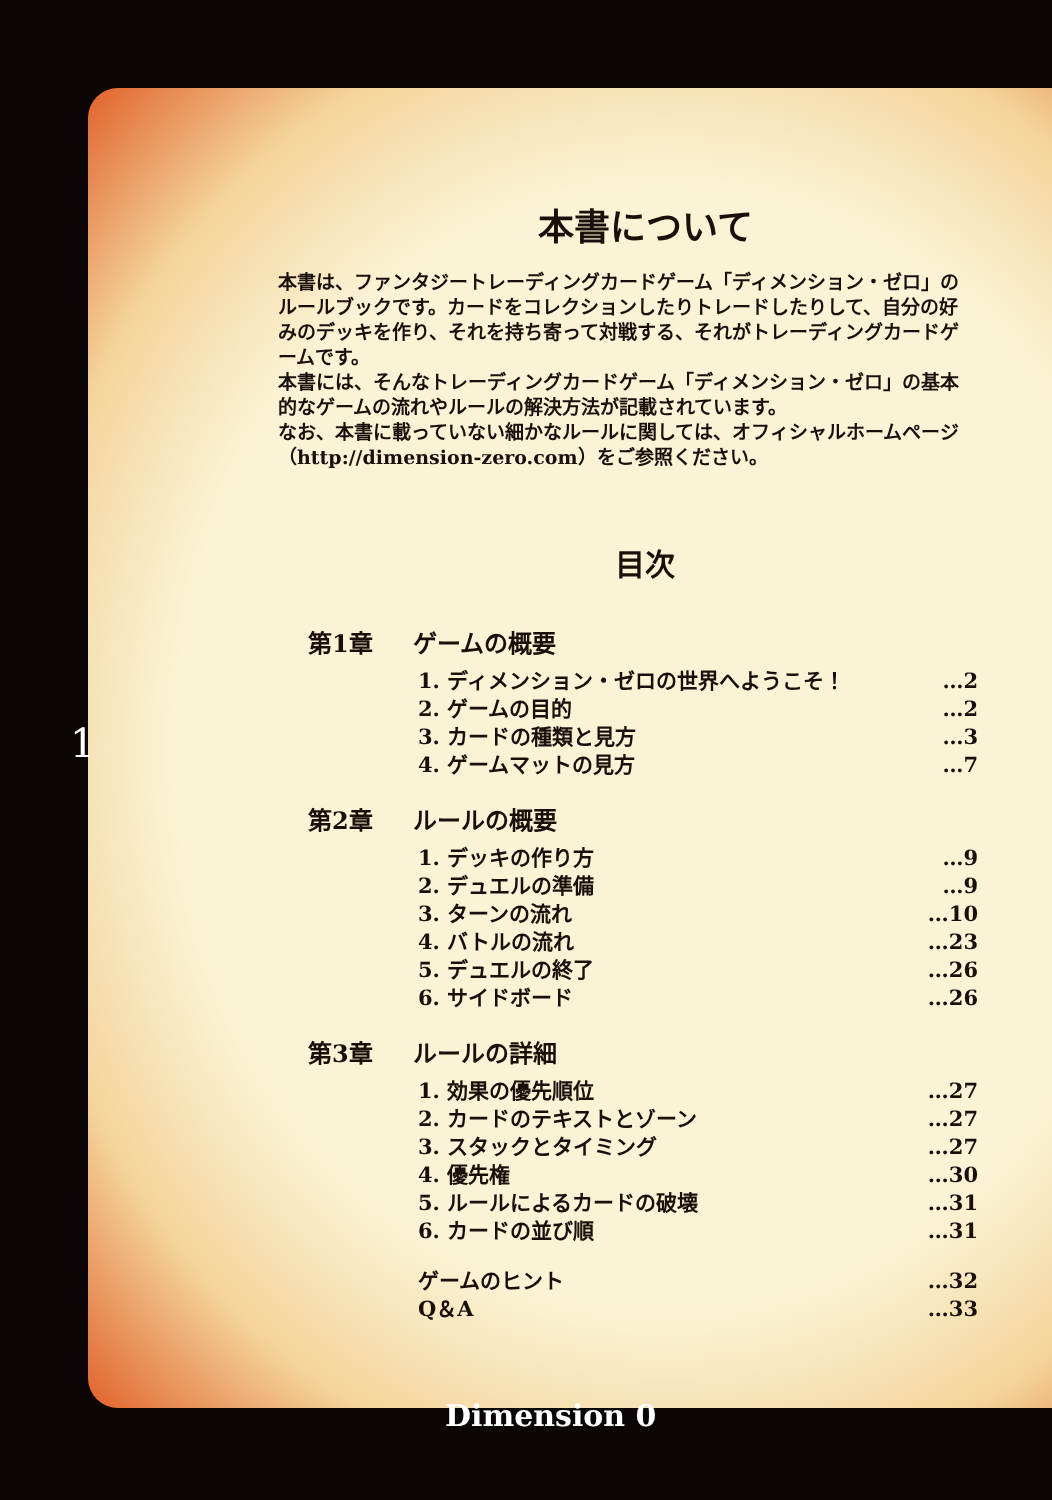本書について
本書は、ファンタジートレーディングカードゲーム「ディメンション・ゼロ」のルールブックです。カードをコレクションしたりトレードしたりして、自分の好みのデッキを作り、それを持ち寄って対戦する、それがトレーディングカードゲームです。
本書には、そんなトレーディングカードゲーム「ディメンション・ゼロ」の基本的なゲームの流れやルールの解決方法が記載されています。
なお、本書に載っていない細かなルールに関しては、オフィシャルホームページ（http://dimension-zero.com）をご参照ください。
目次
第1章 ゲームの概要
1. ディメンション・ゼロの世界へようこそ！ …2
2. ゲームの目的 …2
3. カードの種類と見方 …3
4. ゲームマットの見方 …7
第2章 ルールの概要
1. デッキの作り方 …9
2. デュエルの準備 …9
3. ターンの流れ …10
4. バトルの流れ …23
5. デュエルの終了 …26
6. サイドボード …26
第3章 ルールの詳細
1. 効果の優先順位 …27
2. カードのテキストとゾーン …27
3. スタックとタイミング …27
4. 優先権 …30
5. ルールによるカードの破壊 …31
6. カードの並び順 …31
ゲームのヒント …32
Q＆A …33
1
Dimension 0